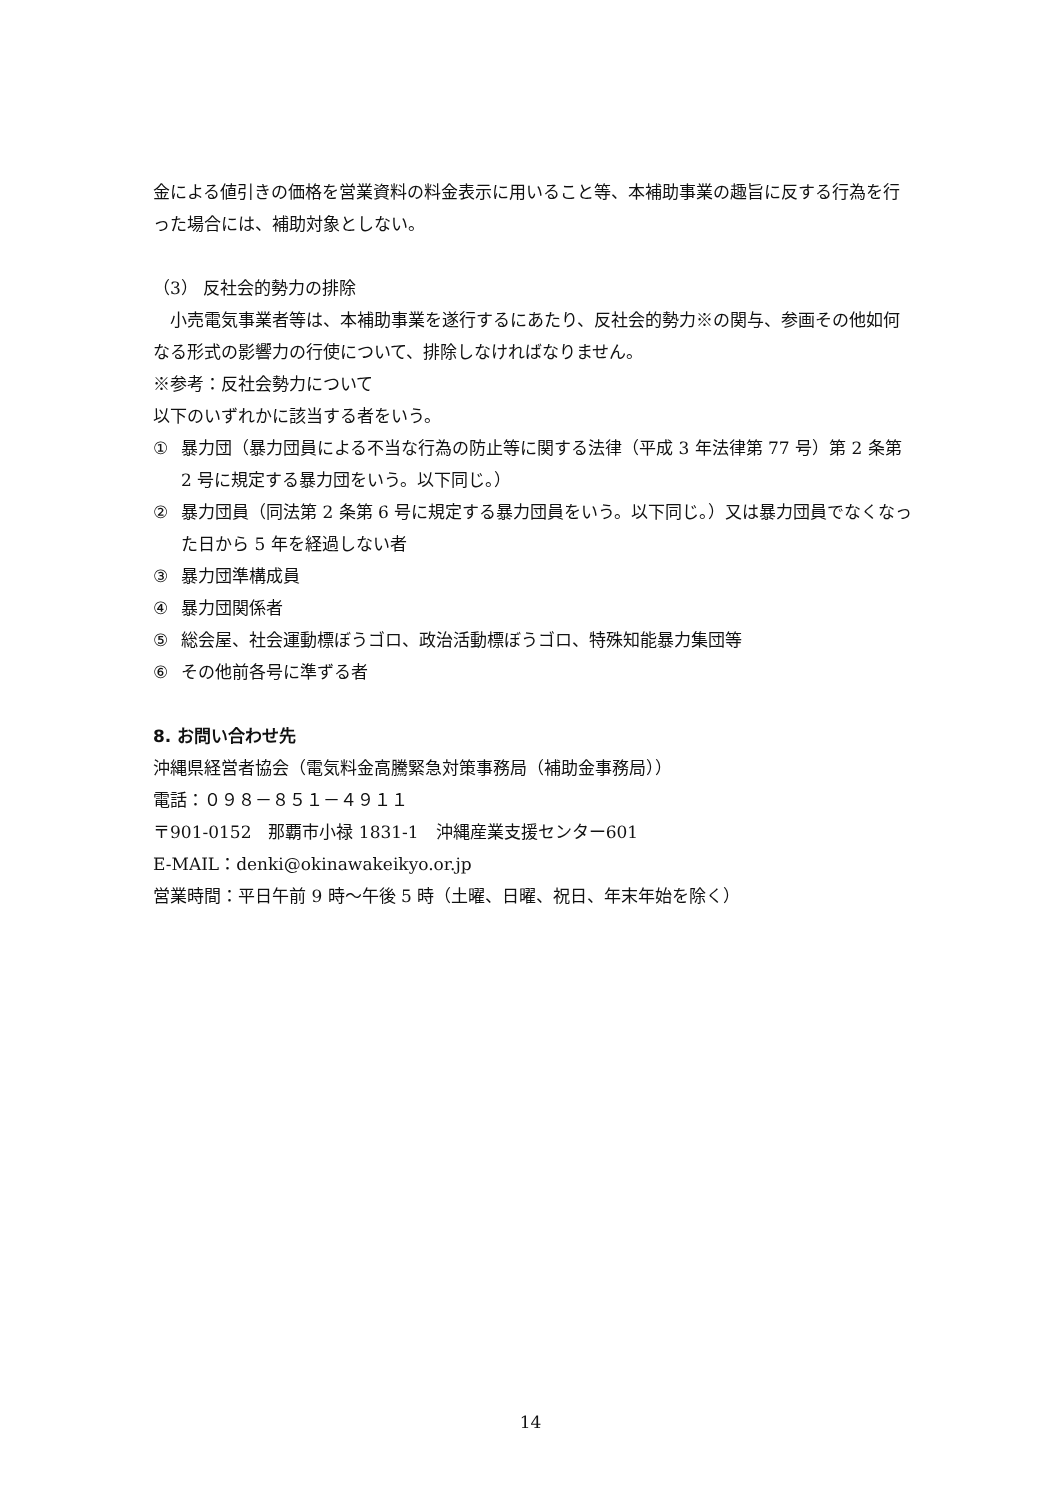金による値引きの価格を営業資料の料金表示に用いること等、本補助事業の趣旨に反する行為を行った場合には、補助対象としない。
（3） 反社会的勢力の排除
　小売電気事業者等は、本補助事業を遂行するにあたり、反社会的勢力※の関与、参画その他如何なる形式の影響力の行使について、排除しなければなりません。
※参考：反社会勢力について
以下のいずれかに該当する者をいう。
① 暴力団（暴力団員による不当な行為の防止等に関する法律（平成 3 年法律第 77 号）第 2 条第 2 号に規定する暴力団をいう。以下同じ。）
② 暴力団員（同法第 2 条第 6 号に規定する暴力団員をいう。以下同じ。）又は暴力団員でなくなった日から 5 年を経過しない者
③ 暴力団準構成員
④ 暴力団関係者
⑤ 総会屋、社会運動標ぼうゴロ、政治活動標ぼうゴロ、特殊知能暴力集団等
⑥ その他前各号に準ずる者
8. お問い合わせ先
沖縄県経営者協会（電気料金高騰緊急対策事務局（補助金事務局））
電話：０９８－８５１－４９１１
〒901-0152　那覇市小禄 1831-1　沖縄産業支援センター601
E-MAIL：denki@okinawakeikyo.or.jp
営業時間：平日午前 9 時～午後 5 時（土曜、日曜、祝日、年末年始を除く）
14